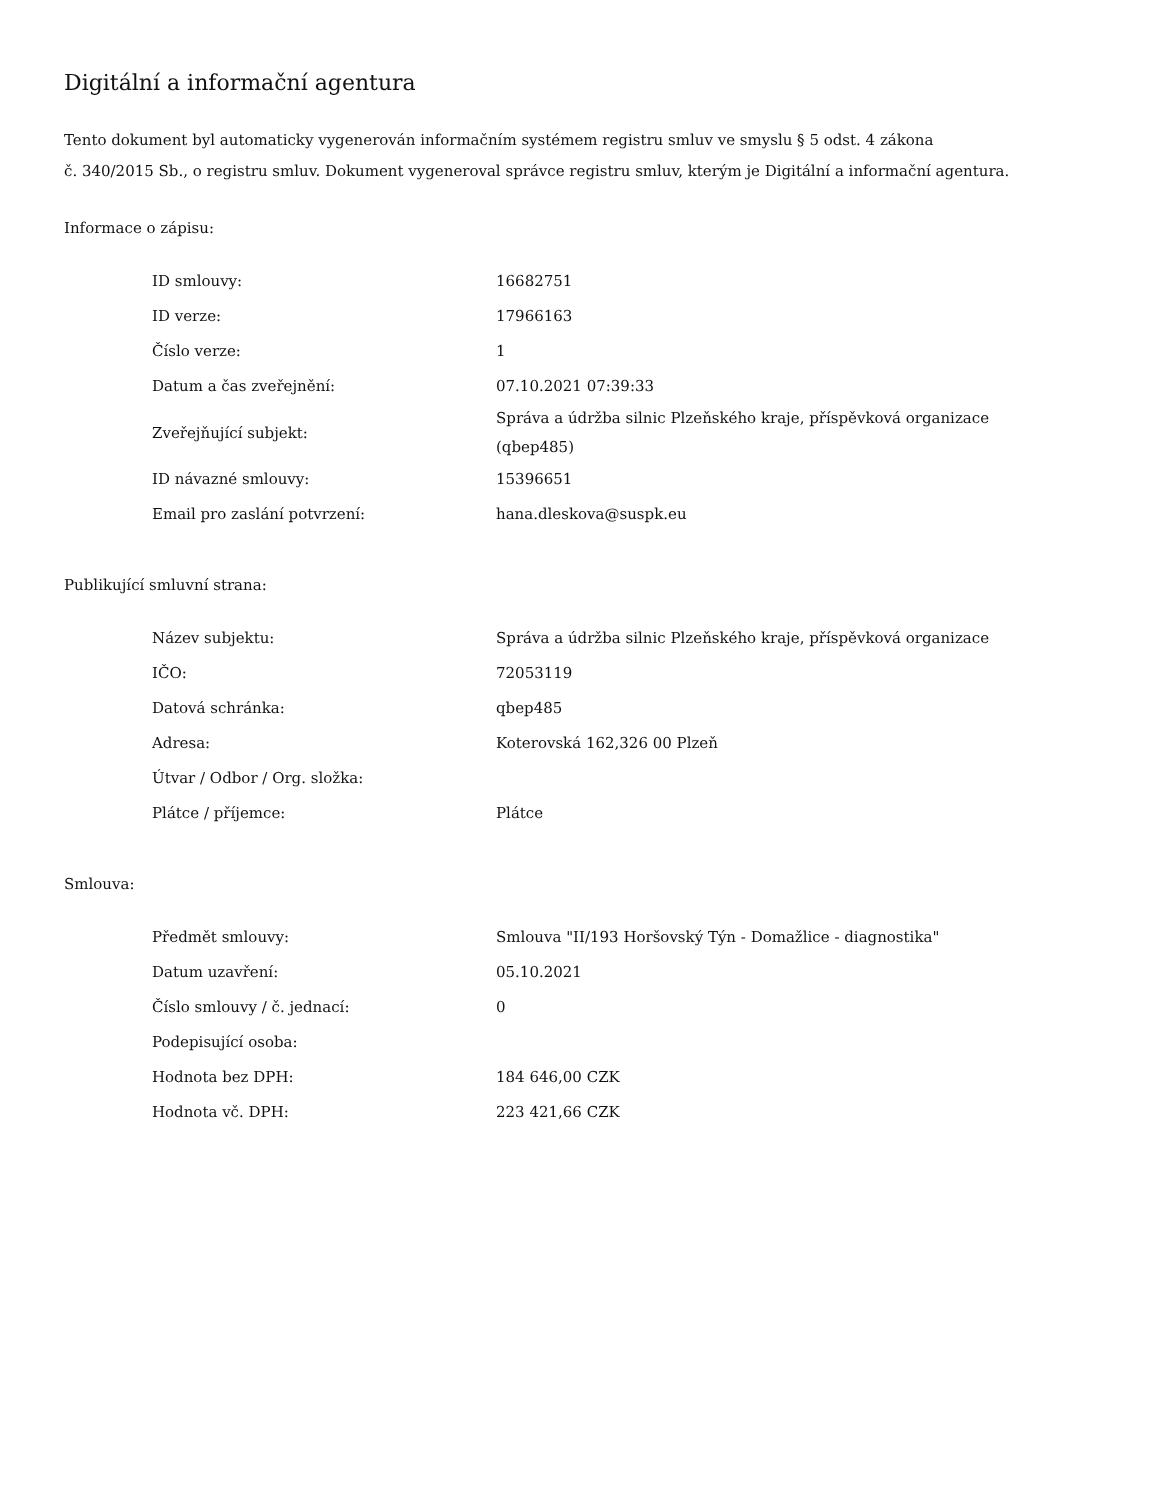Digitální a informační agentura
Tento dokument byl automaticky vygenerován informačním systémem registru smluv ve smyslu § 5 odst. 4 zákona
č. 340/2015 Sb., o registru smluv. Dokument vygeneroval správce registru smluv, kterým je Digitální a informační agentura.
Informace o zápisu:
| ID smlouvy: | 16682751 |
| ID verze: | 17966163 |
| Číslo verze: | 1 |
| Datum a čas zveřejnění: | 07.10.2021 07:39:33 |
| Zveřejňující subjekt: | Správa a údržba silnic Plzeňského kraje, příspěvková organizace (qbep485) |
| ID návazné smlouvy: | 15396651 |
| Email pro zaslání potvrzení: | hana.dleskova@suspk.eu |
Publikující smluvní strana:
| Název subjektu: | Správa a údržba silnic Plzeňského kraje, příspěvková organizace |
| IČO: | 72053119 |
| Datová schránka: | qbep485 |
| Adresa: | Koterovská 162,326 00 Plzeň |
| Útvar / Odbor / Org. složka: | |
| Plátce / příjemce: | Plátce |
Smlouva:
| Předmět smlouvy: | Smlouva "II/193 Horšovský Týn - Domažlice - diagnostika" |
| Datum uzavření: | 05.10.2021 |
| Číslo smlouvy / č. jednací: | 0 |
| Podepisující osoba: | |
| Hodnota bez DPH: | 184 646,00 CZK |
| Hodnota vč. DPH: | 223 421,66 CZK |